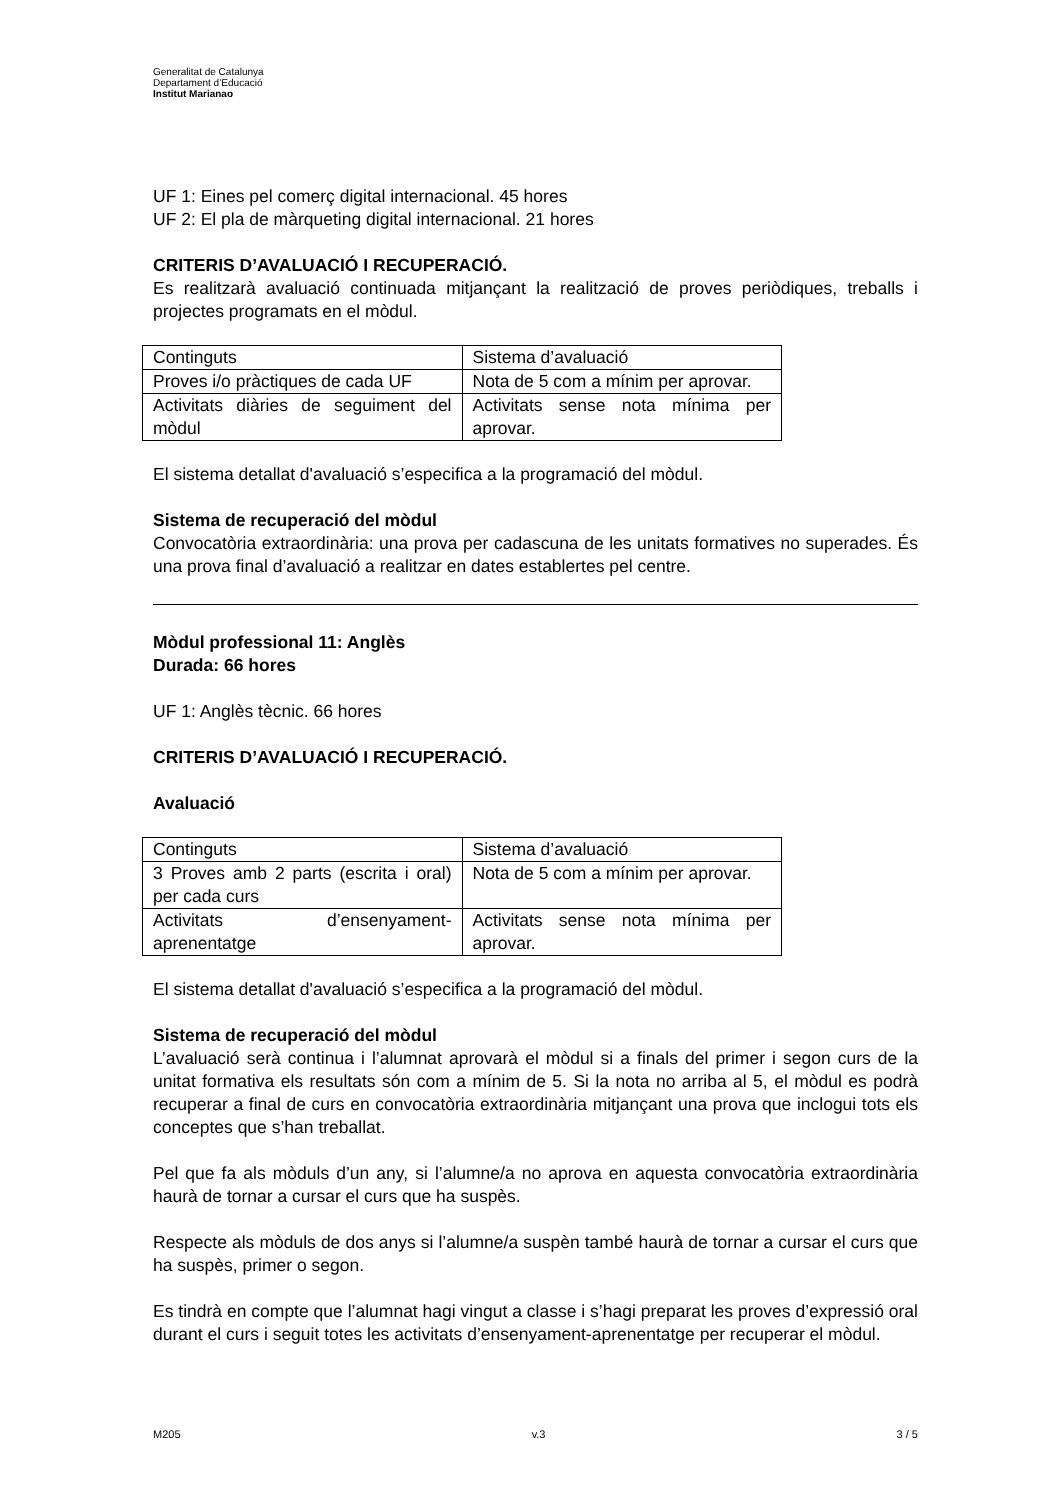Generalitat de Catalunya
Departament d’Educació
Institut Marianao
UF 1: Eines pel comerç digital internacional. 45 hores
UF 2: El pla de màrqueting digital internacional. 21 hores
CRITERIS D’AVALUACIÓ I RECUPERACIÓ.
Es realitzarà avaluació continuada mitjançant la realització de proves periòdiques, treballs i projectes programats en el mòdul.
| Continguts | Sistema d’avaluació |
| Proves i/o pràctiques de cada UF | Nota de 5 com a mínim per aprovar. |
| Activitats diàries de seguiment del mòdul | Activitats sense nota mínima per aprovar. |
El sistema detallat d'avaluació s’especifica a la programació del mòdul.
Sistema de recuperació del mòdul
Convocatòria extraordinària: una prova per cadascuna de les unitats formatives no superades. És una prova final d’avaluació a realitzar en dates establertes pel centre.
Mòdul professional 11: Anglès
Durada: 66 hores
UF 1: Anglès tècnic. 66 hores
CRITERIS D’AVALUACIÓ I RECUPERACIÓ.
Avaluació
| Continguts | Sistema d’avaluació |
| 3 Proves amb 2 parts (escrita i oral) per cada curs | Nota de 5 com a mínim per aprovar. |
| Activitats d’ensenyament-aprenentatge | Activitats sense nota mínima per aprovar. |
El sistema detallat d'avaluació s’especifica a la programació del mòdul.
Sistema de recuperació del mòdul
L’avaluació serà continua i l’alumnat aprovarà el mòdul si a finals del primer i segon curs de la unitat formativa els resultats són com a mínim de 5. Si la nota no arriba al 5, el mòdul es podrà recuperar a final de curs en convocatòria extraordinària mitjançant una prova que inclogui tots els conceptes que s’han treballat.
Pel que fa als mòduls d’un any, si l’alumne/a no aprova en aquesta convocatòria extraordinària haurà de tornar a cursar el curs que ha suspès.
Respecte als mòduls de dos anys si l’alumne/a suspèn també haurà de tornar a cursar el curs que ha suspès, primer o segon.
Es tindrà en compte que l’alumnat hagi vingut a classe i s’hagi preparat les proves d’expressió oral durant el curs i seguit totes les activitats d’ensenyament-aprenentatge per recuperar el mòdul.
M205 v.3 3 / 5